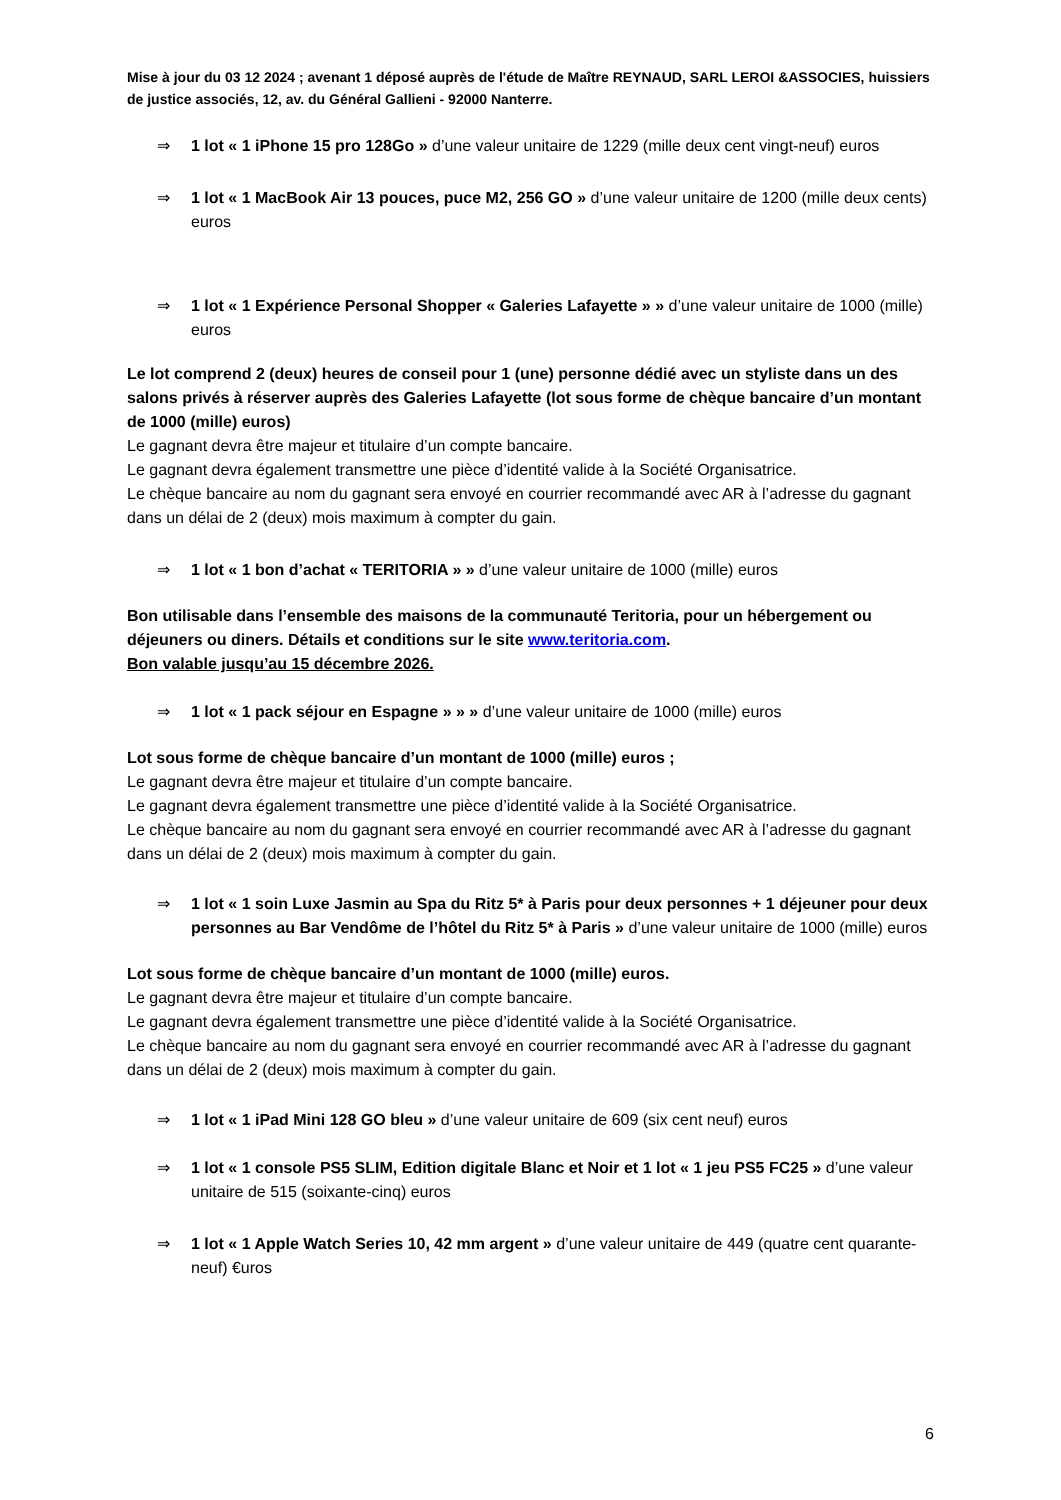Mise à jour du 03 12 2024 ; avenant 1 déposé auprès de l'étude de Maître REYNAUD, SARL LEROI &ASSOCIES, huissiers de justice associés, 12, av. du Général Gallieni - 92000 Nanterre.
⇒ 1 lot « 1 iPhone 15 pro 128Go » d’une valeur unitaire de 1229 (mille deux cent vingt-neuf) euros
⇒ 1 lot « 1 MacBook Air 13 pouces, puce M2, 256 GO » d’une valeur unitaire de 1200 (mille deux cents) euros
⇒ 1 lot « 1 Expérience Personal Shopper « Galeries Lafayette » » d’une valeur unitaire de 1000 (mille) euros
Le lot comprend 2 (deux) heures de conseil pour 1 (une) personne dédié avec un styliste dans un des salons privés à réserver auprès des Galeries Lafayette (lot sous forme de chèque bancaire d’un montant de 1000 (mille) euros)
Le gagnant devra être majeur et titulaire d’un compte bancaire.
Le gagnant devra également transmettre une pièce d’identité valide à la Société Organisatrice.
Le chèque bancaire au nom du gagnant sera envoyé en courrier recommandé avec AR à l’adresse du gagnant dans un délai de 2 (deux) mois maximum à compter du gain.
⇒ 1 lot « 1 bon d’achat « TERITORIA » » d’une valeur unitaire de 1000 (mille) euros
Bon utilisable dans l’ensemble des maisons de la communauté Teritoria, pour un hébergement ou déjeuners ou diners. Détails et conditions sur le site www.teritoria.com.
Bon valable jusqu’au 15 décembre 2026.
⇒ 1 lot « 1 pack séjour en Espagne » » » d’une valeur unitaire de 1000 (mille) euros
Lot sous forme de chèque bancaire d’un montant de 1000 (mille) euros ;
Le gagnant devra être majeur et titulaire d’un compte bancaire.
Le gagnant devra également transmettre une pièce d’identité valide à la Société Organisatrice.
Le chèque bancaire au nom du gagnant sera envoyé en courrier recommandé avec AR à l’adresse du gagnant dans un délai de 2 (deux) mois maximum à compter du gain.
⇒ 1 lot « 1 soin Luxe Jasmin au Spa du Ritz 5* à Paris pour deux personnes + 1 déjeuner pour deux personnes au Bar Vendôme de l’hôtel du Ritz 5* à Paris » d’une valeur unitaire de 1000 (mille) euros
Lot sous forme de chèque bancaire d’un montant de 1000 (mille) euros.
Le gagnant devra être majeur et titulaire d’un compte bancaire.
Le gagnant devra également transmettre une pièce d’identité valide à la Société Organisatrice.
Le chèque bancaire au nom du gagnant sera envoyé en courrier recommandé avec AR à l’adresse du gagnant dans un délai de 2 (deux) mois maximum à compter du gain.
⇒ 1 lot « 1 iPad Mini 128 GO bleu » d’une valeur unitaire de 609 (six cent neuf) euros
⇒ 1 lot « 1 console PS5 SLIM, Edition digitale Blanc et Noir et 1 lot « 1 jeu PS5 FC25 » d’une valeur unitaire de 515 (soixante-cinq) euros
⇒ 1 lot « 1 Apple Watch Series 10, 42 mm argent » d’une valeur unitaire de 449 (quatre cent quarante-neuf) €uros
6